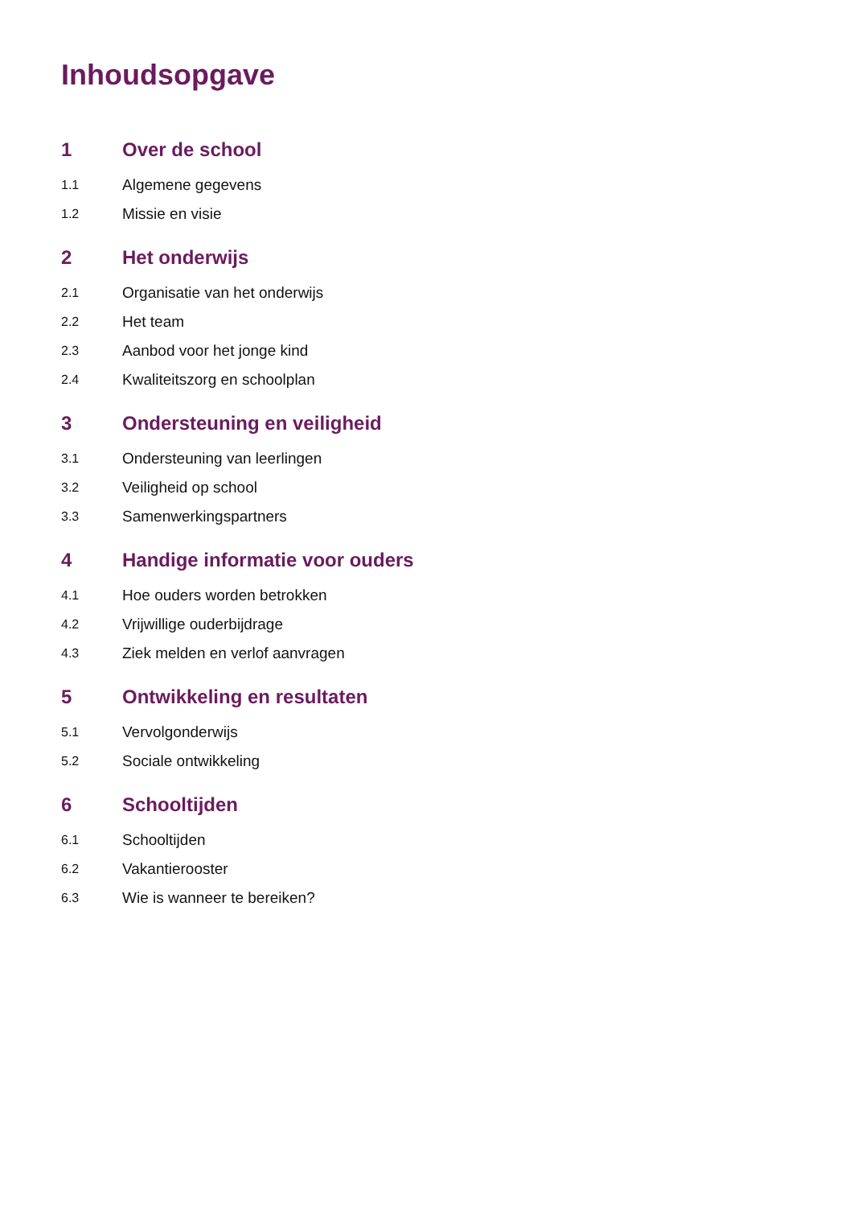Inhoudsopgave
1 Over de school
1.1 Algemene gegevens
1.2 Missie en visie
2 Het onderwijs
2.1 Organisatie van het onderwijs
2.2 Het team
2.3 Aanbod voor het jonge kind
2.4 Kwaliteitszorg en schoolplan
3 Ondersteuning en veiligheid
3.1 Ondersteuning van leerlingen
3.2 Veiligheid op school
3.3 Samenwerkingspartners
4 Handige informatie voor ouders
4.1 Hoe ouders worden betrokken
4.2 Vrijwillige ouderbijdrage
4.3 Ziek melden en verlof aanvragen
5 Ontwikkeling en resultaten
5.1 Vervolgonderwijs
5.2 Sociale ontwikkeling
6 Schooltijden
6.1 Schooltijden
6.2 Vakantierooster
6.3 Wie is wanneer te bereiken?